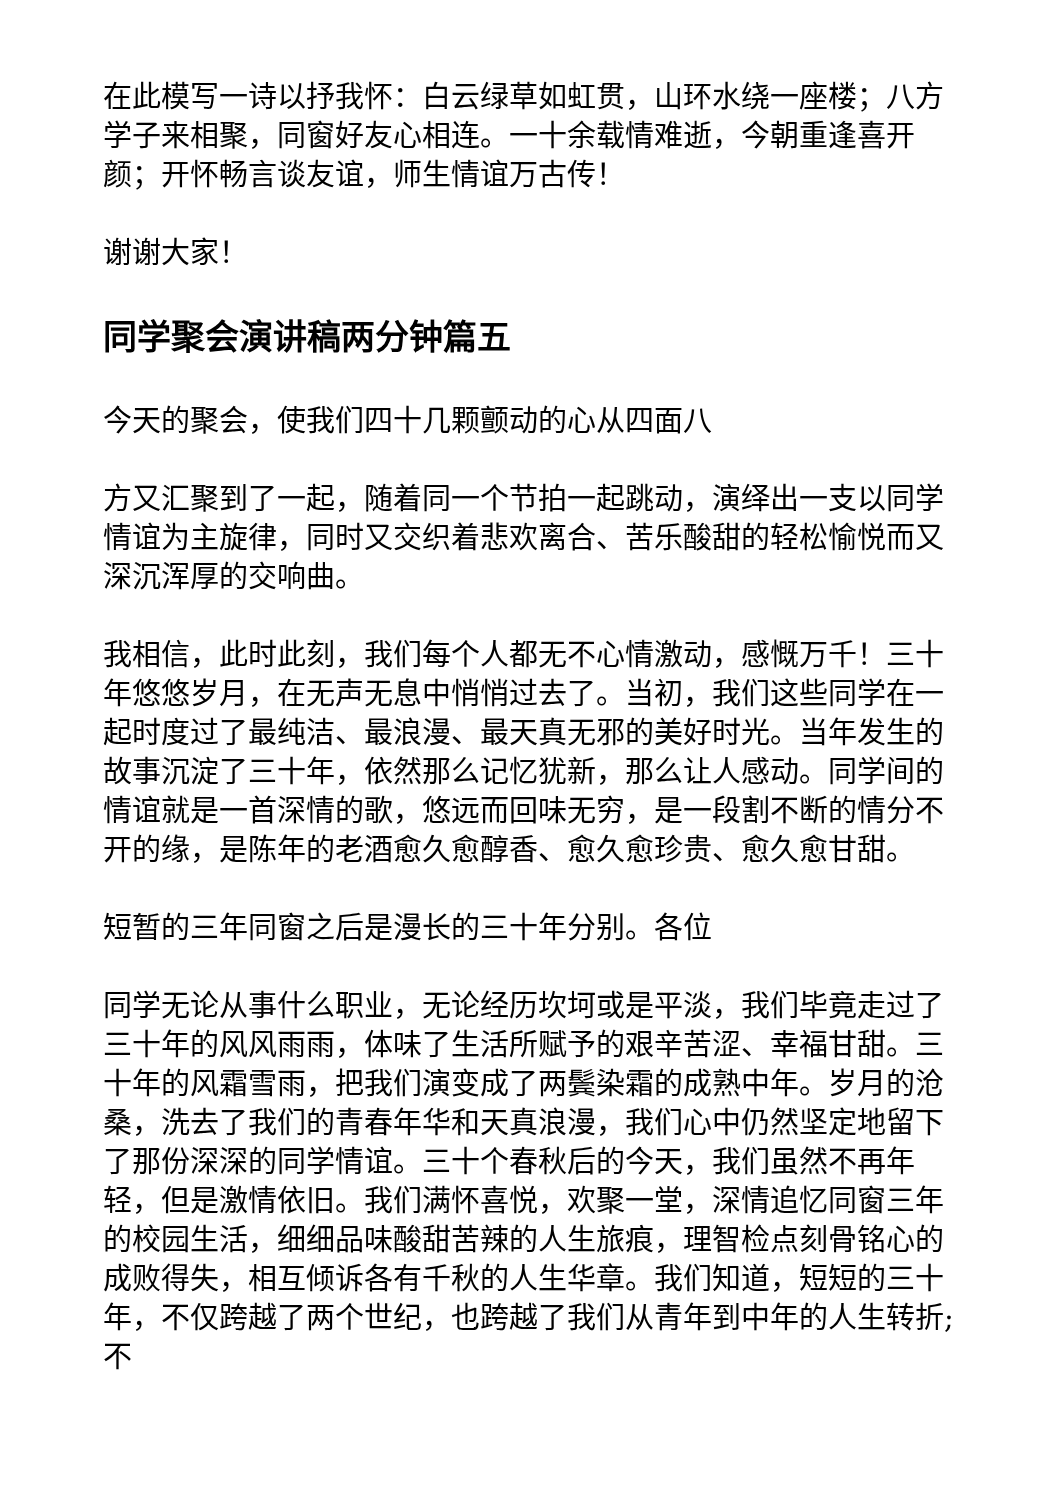在此模写一诗以抒我怀：白云绿草如虹贯，山环水绕一座楼；八方学子来相聚，同窗好友心相连。一十余载情难逝，今朝重逢喜开颜；开怀畅言谈友谊，师生情谊万古传！
谢谢大家！
同学聚会演讲稿两分钟篇五
今天的聚会，使我们四十几颗颤动的心从四面八
方又汇聚到了一起，随着同一个节拍一起跳动，演绎出一支以同学情谊为主旋律，同时又交织着悲欢离合、苦乐酸甜的轻松愉悦而又深沉浑厚的交响曲。
我相信，此时此刻，我们每个人都无不心情激动，感慨万千！三十年悠悠岁月，在无声无息中悄悄过去了。当初，我们这些同学在一起时度过了最纯洁、最浪漫、最天真无邪的美好时光。当年发生的故事沉淀了三十年，依然那么记忆犹新，那么让人感动。同学间的情谊就是一首深情的歌，悠远而回味无穷，是一段割不断的情分不开的缘，是陈年的老酒愈久愈醇香、愈久愈珍贵、愈久愈甘甜。
短暂的三年同窗之后是漫长的三十年分别。各位
同学无论从事什么职业，无论经历坎坷或是平淡，我们毕竟走过了三十年的风风雨雨，体味了生活所赋予的艰辛苦涩、幸福甘甜。三十年的风霜雪雨，把我们演变成了两鬓染霜的成熟中年。岁月的沧桑，洗去了我们的青春年华和天真浪漫，我们心中仍然坚定地留下了那份深深的同学情谊。三十个春秋后的今天，我们虽然不再年轻，但是激情依旧。我们满怀喜悦，欢聚一堂，深情追忆同窗三年的校园生活，细细品味酸甜苦辣的人生旅痕，理智检点刻骨铭心的成败得失，相互倾诉各有千秋的人生华章。我们知道，短短的三十年，不仅跨越了两个世纪，也跨越了我们从青年到中年的人生转折;不